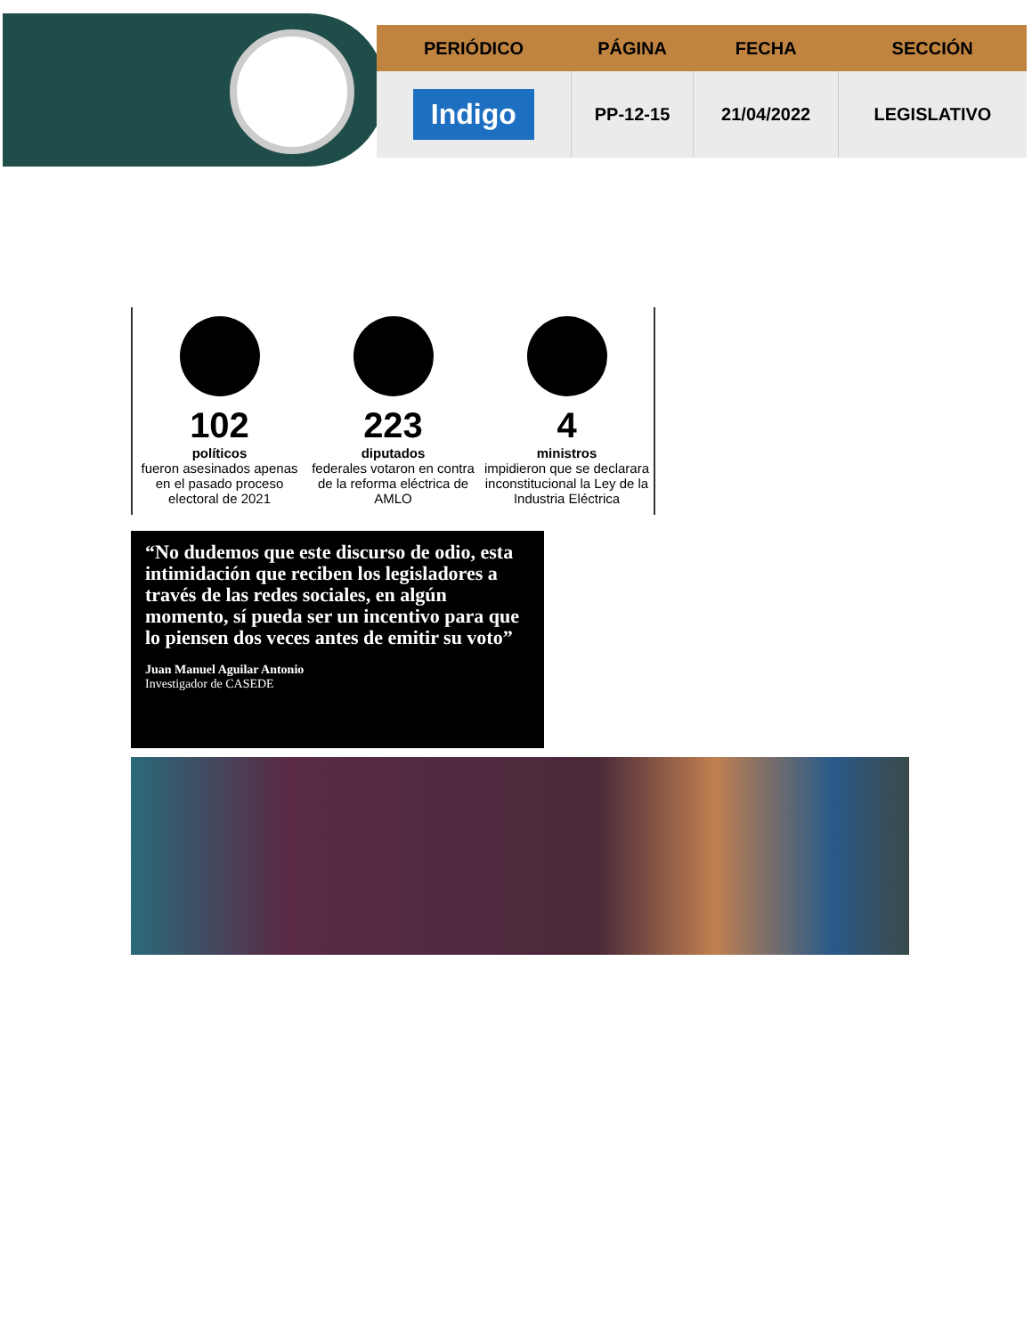| PERIÓDICO | PÁGINA | FECHA | SECCIÓN |
| --- | --- | --- | --- |
| Indigo | PP-12-15 | 21/04/2022 | LEGISLATIVO |
102
políticos
fueron asesinados apenas en el pasado proceso electoral de 2021
223
diputados
federales votaron en contra de la reforma eléctrica de AMLO
4
ministros
impidieron que se declarara inconstitucional la Ley de la Industria Eléctrica
“No dudemos que este discurso de odio, esta intimidación que reciben los legisladores a través de las redes sociales, en algún momento, sí pueda ser un incentivo para que lo piensen dos veces antes de emitir su voto”
Juan Manuel Aguilar Antonio
Investigador de CASEDE